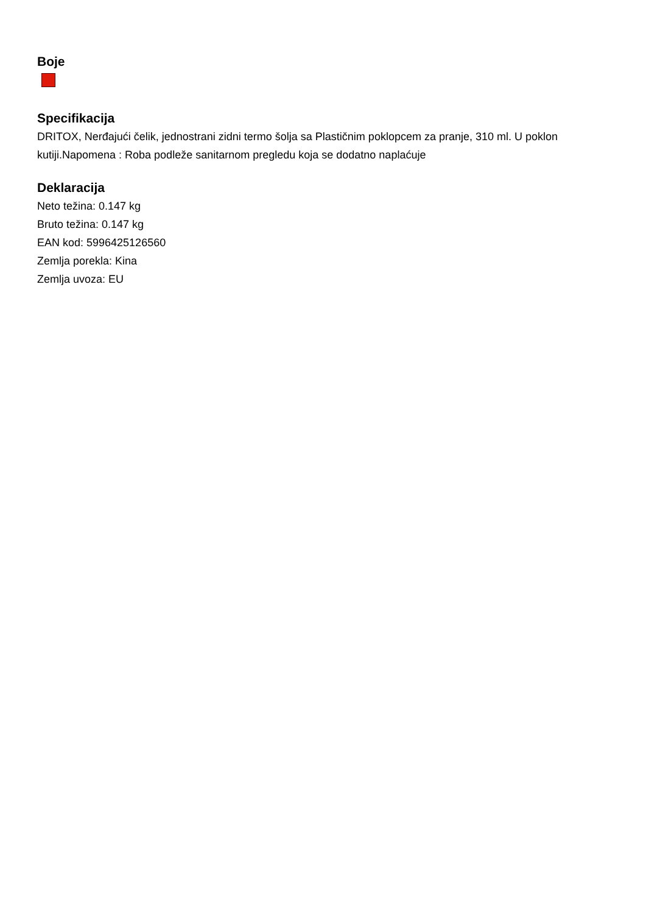Boje
Specifikacija
DRITOX, Nerđajući čelik, jednostrani zidni termo šolja sa Plastičnim poklopcem za pranje, 310 ml. U poklon kutiji.Napomena : Roba podleže sanitarnom pregledu koja se dodatno naplaćuje
Deklaracija
Neto težina: 0.147 kg
Bruto težina: 0.147 kg
EAN kod: 5996425126560
Zemlja porekla: Kina
Zemlja uvoza: EU